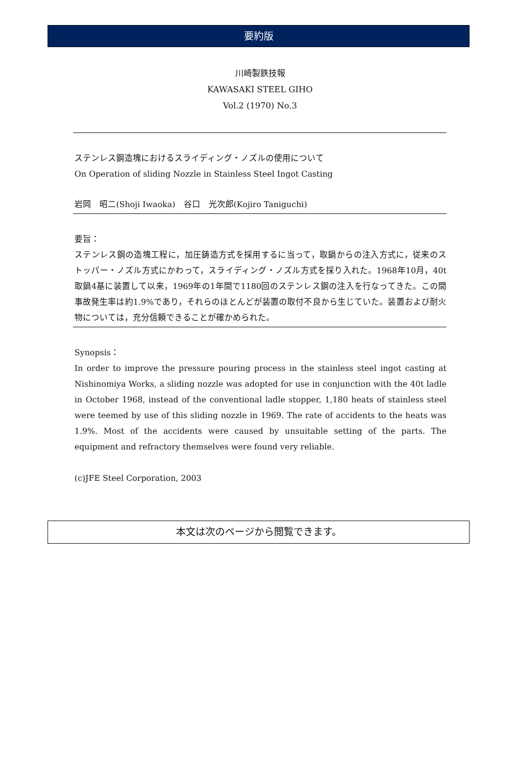要約版
川崎製鉄技報
KAWASAKI STEEL GIHO
Vol.2 (1970) No.3
ステンレス鋼造塊におけるスライディング・ノズルの使用について
On Operation of sliding Nozzle in Stainless Steel Ingot Casting
岩岡　昭二(Shoji Iwaoka)　谷口　光次郎(Kojiro Taniguchi)
要旨：
ステンレス鋼の造塊工程に，加圧鋳造方式を採用するに当って，取鍋からの注入方式に，従来のストッパー・ノズル方式にかわって，スライディング・ノズル方式を採り入れた。1968年10月，40t取鍋4基に装置して以来，1969年の1年間で1180回のステンレス鋼の注入を行なってきた。この間事故発生率は約1.9%であり，それらのほとんどが装置の取付不良から生じていた。装置および耐火物については，充分信頼できることが確かめられた。
Synopsis：
In order to improve the pressure pouring process in the stainless steel ingot casting at Nishinomiya Works, a sliding nozzle was adopted for use in conjunction with the 40t ladle in October 1968, instead of the conventional ladle stopper, 1,180 heats of stainless steel were teemed by use of this sliding nozzle in 1969. The rate of accidents to the heats was 1.9%. Most of the accidents were caused by unsuitable setting of the parts. The equipment and refractory themselves were found very reliable.
(c)JFE Steel Corporation, 2003
本文は次のページから閲覧できます。